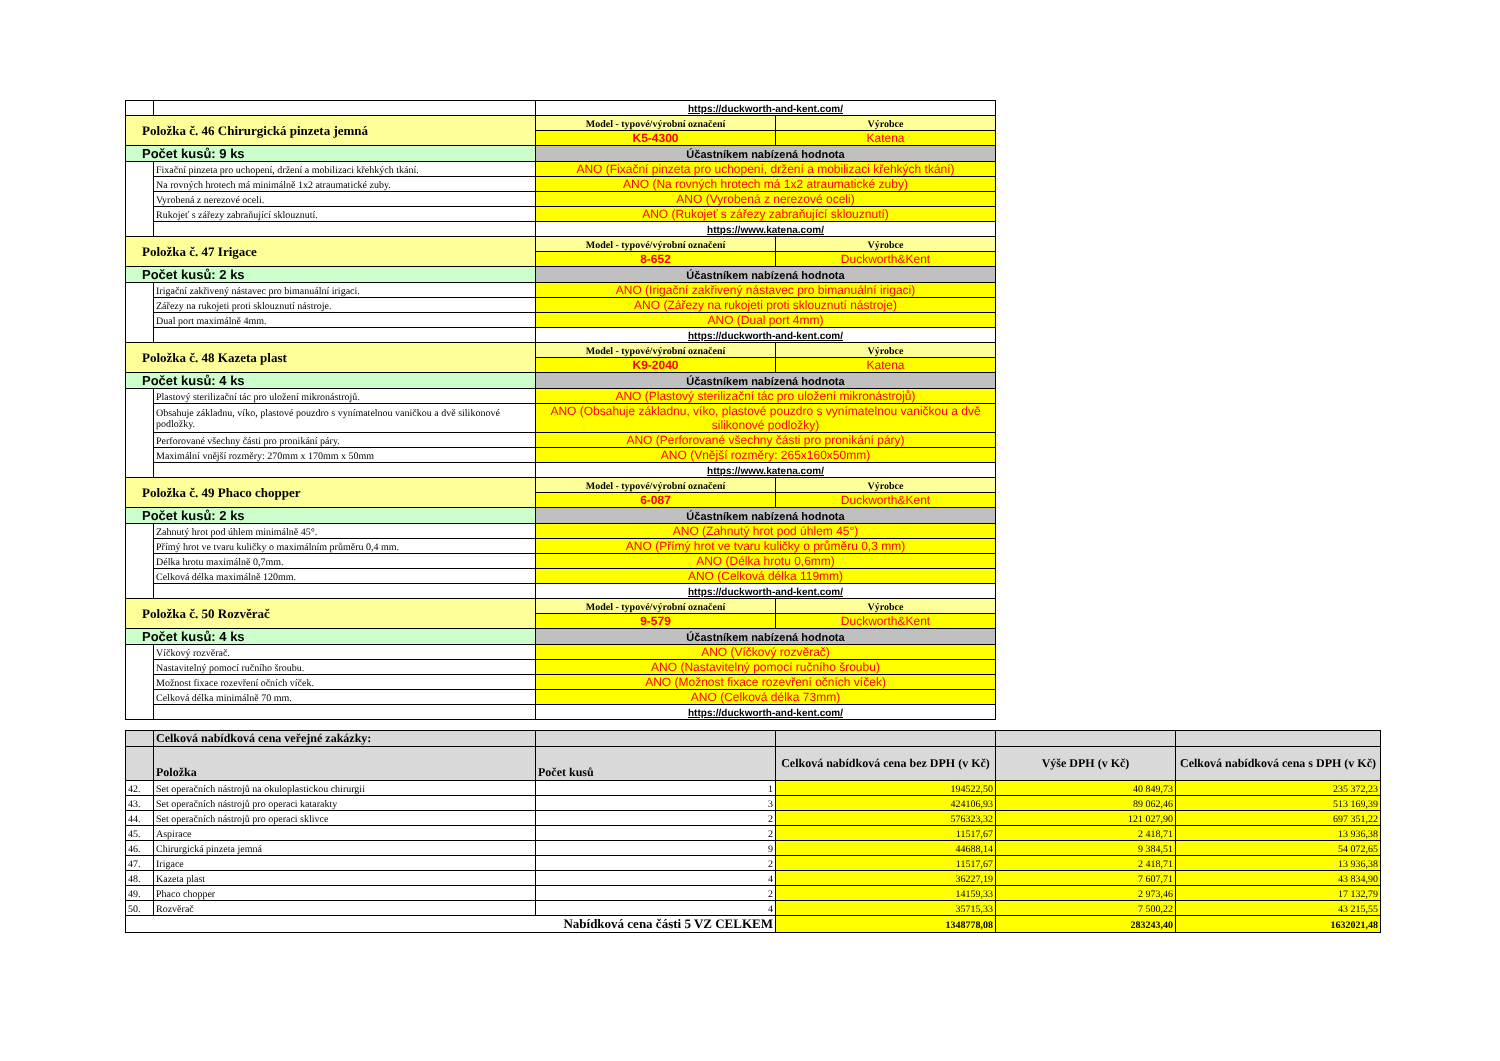| | | https://duckworth-and-kent.com/ | |
| Položka č. 46 Chirurgická pinzeta jemná | | Model - typové/výrobní označení | Výrobce |
| | | K5-4300 | Katena |
| Počet kusů: 9 ks | | Účastníkem nabízená hodnota | |
| | Fixační pinzeta pro uchopení, držení a mobilizaci křehkých tkání. | ANO (Fixační pinzeta pro uchopení, držení a mobilizaci křehkých tkání) | |
| | Na rovných hrotech má minimálně 1x2 atraumatické zuby. | ANO (Na rovných hrotech má 1x2 atraumatické zuby) | |
| | Vyrobená z nerezové oceli. | ANO (Vyrobená z nerezové oceli) | |
| | Rukojeť s zářezy zabraňující sklouznutí. | ANO (Rukojeť s zářezy zabraňující sklouznutí) | |
| | | https://www.katena.com/ | |
| Položka č. 47 Irigace | | Model - typové/výrobní označení | Výrobce |
| | | 8-652 | Duckworth&Kent |
| Počet kusů: 2 ks | | Účastníkem nabízená hodnota | |
| | Irigační zakřivený nástavec pro bimanuální irigaci. | ANO (Irigační zakřivený nástavec pro bimanuální irigaci) | |
| | Zářezy na rukojeti proti sklouznutí nástroje. | ANO (Zářezy na rukojeti proti sklouznutí nástroje) | |
| | Dual port maximálně 4mm. | ANO (Dual port 4mm) | |
| | | https://duckworth-and-kent.com/ | |
| Položka č. 48 Kazeta plast | | Model - typové/výrobní označení | Výrobce |
| | | K9-2040 | Katena |
| Počet kusů: 4 ks | | Účastníkem nabízená hodnota | |
| | Plastový sterilizační tác pro uložení mikronástrojů. | ANO (Plastový sterilizační tác pro uložení mikronástrojů) | |
| | Obsahuje základnu, víko, plastové pouzdro s vynímatelnou vaničkou a dvě silikonové podložky. | ANO (Obsahuje základnu, víko, plastové pouzdro s vynímatelnou vaničkou a dvě silikonové podložky) | |
| | Perforované všechny části pro pronikání páry. | ANO (Perforované všechny části pro pronikání páry) | |
| | Maximální vnější rozměry: 270mm x 170mm x 50mm | ANO (Vnější rozměry: 265x160x50mm) | |
| | | https://www.katena.com/ | |
| Položka č. 49 Phaco chopper | | Model - typové/výrobní označení | Výrobce |
| | | 6-087 | Duckworth&Kent |
| Počet kusů: 2 ks | | Účastníkem nabízená hodnota | |
| | Zahnutý hrot pod úhlem minimálně 45°. | ANO (Zahnutý hrot pod úhlem 45°) | |
| | Přímý hrot ve tvaru kuličky o maximálním průměru 0,4 mm. | ANO (Přímý hrot ve tvaru kuličky o průměru 0,3 mm) | |
| | Délka hrotu maximálně 0,7mm. | ANO (Délka hrotu 0,6mm) | |
| | Celková délka maximálně 120mm. | ANO (Celková délka 119mm) | |
| | | https://duckworth-and-kent.com/ | |
| Položka č. 50 Rozvěrač | | Model - typové/výrobní označení | Výrobce |
| | | 9-579 | Duckworth&Kent |
| Počet kusů: 4 ks | | Účastníkem nabízená hodnota | |
| | Víčkový rozvěrač. | ANO (Víčkový rozvěrač) | |
| | Nastavitelný pomocí ručního šroubu. | ANO (Nastavitelný pomocí ručního šroubu) | |
| | Možnost fixace rozevření očních víček. | ANO (Možnost fixace rozevření očních víček) | |
| | Celková délka minimálně 70 mm. | ANO (Celková délka 73mm) | |
| | | https://duckworth-and-kent.com/ | |
| | Celková nabídková cena veřejné zakázky: | | | | |
| | Položka | Počet kusů | Celková nabídková cena bez DPH (v Kč) | Výše DPH (v Kč) | Celková nabídková cena s DPH (v Kč) |
| 42. | Set operačních nástrojů na okuloplastickou chirurgii | 1 | 194522,50 | 40 849,73 | 235 372,23 |
| 43. | Set operačních nástrojů pro operaci katarakty | 3 | 424106,93 | 89 062,46 | 513 169,39 |
| 44. | Set operačních nástrojů pro operaci sklivce | 2 | 576323,32 | 121 027,90 | 697 351,22 |
| 45. | Aspirace | 2 | 11517,67 | 2 418,71 | 13 936,38 |
| 46. | Chirurgická pinzeta jemná | 9 | 44688,14 | 9 384,51 | 54 072,65 |
| 47. | Irigace | 2 | 11517,67 | 2 418,71 | 13 936,38 |
| 48. | Kazeta plast | 4 | 36227,19 | 7 607,71 | 43 834,90 |
| 49. | Phaco chopper | 2 | 14159,33 | 2 973,46 | 17 132,79 |
| 50. | Rozvěrač | 4 | 35715,33 | 7 500,22 | 43 215,55 |
| Nabídková cena části 5 VZ CELKEM | | | 1348778,08 | 283243,40 | 1632021,48 |